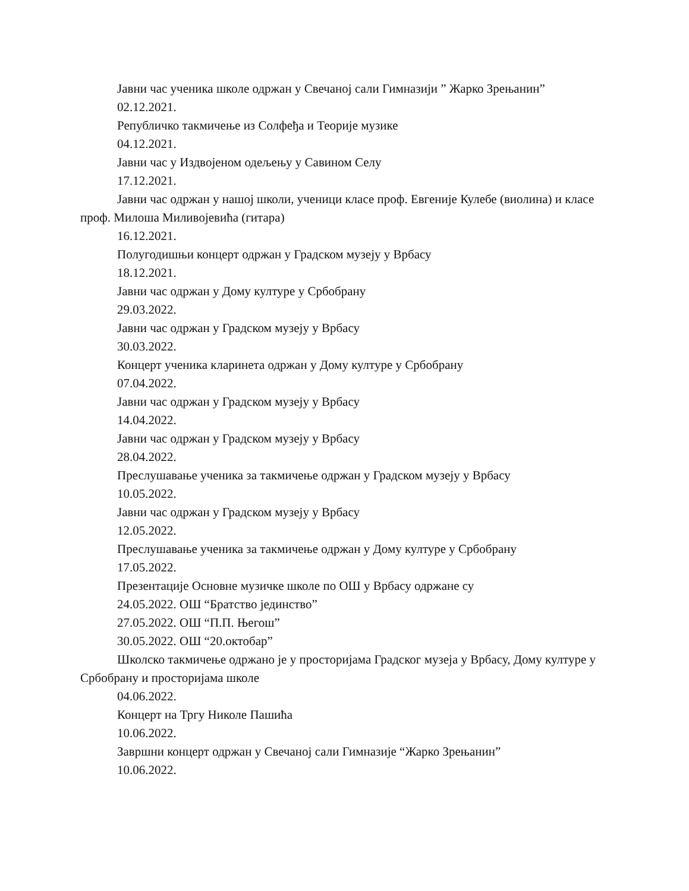Јавни час ученика школе одржан у Свечаној сали Гимназији ” Жарко Зрењанин”
02.12.2021.
Републичко такмичење из Солфеђа и Теорије музике
04.12.2021.
Јавни час у Издвојеном одељењу у Савином Селу
17.12.2021.
Јавни час одржан у нашој школи, ученици класе проф. Евгеније Кулебе (виолина) и класе проф. Милоша Миливојевића (гитара)
16.12.2021.
Полугодишњи концерт одржан у Градском музеју у Врбасу
18.12.2021.
Јавни час одржан у Дому културе у Србобрану
29.03.2022.
Јавни час одржан у Градском музеју у Врбасу
30.03.2022.
Концерт ученика кларинета одржан у Дому културе у Србобрану
07.04.2022.
Јавни час одржан у Градском музеју у Врбасу
14.04.2022.
Јавни час одржан у Градском музеју у Врбасу
28.04.2022.
Преслушавање ученика за такмичење одржан у Градском музеју у Врбасу
10.05.2022.
Јавни час одржан у Градском музеју у Врбасу
12.05.2022.
Преслушавање ученика за такмичење одржан у Дому културе у Србобрану
17.05.2022.
Презентације Основне музичке школе по ОШ у Врбасу одржане су
24.05.2022. ОШ “Братство јединство”
27.05.2022. ОШ “П.П. Његош”
30.05.2022. ОШ “20.октобар”
Школско такмичење одржано је у просторијама Градског музеја у Врбасу, Дому културе у Србобрану и просторијама школе
04.06.2022.
Концерт на Тргу Николе Пашића
10.06.2022.
Завршни концерт одржан у Свечаној сали Гимназије “Жарко Зрењанин”
10.06.2022.